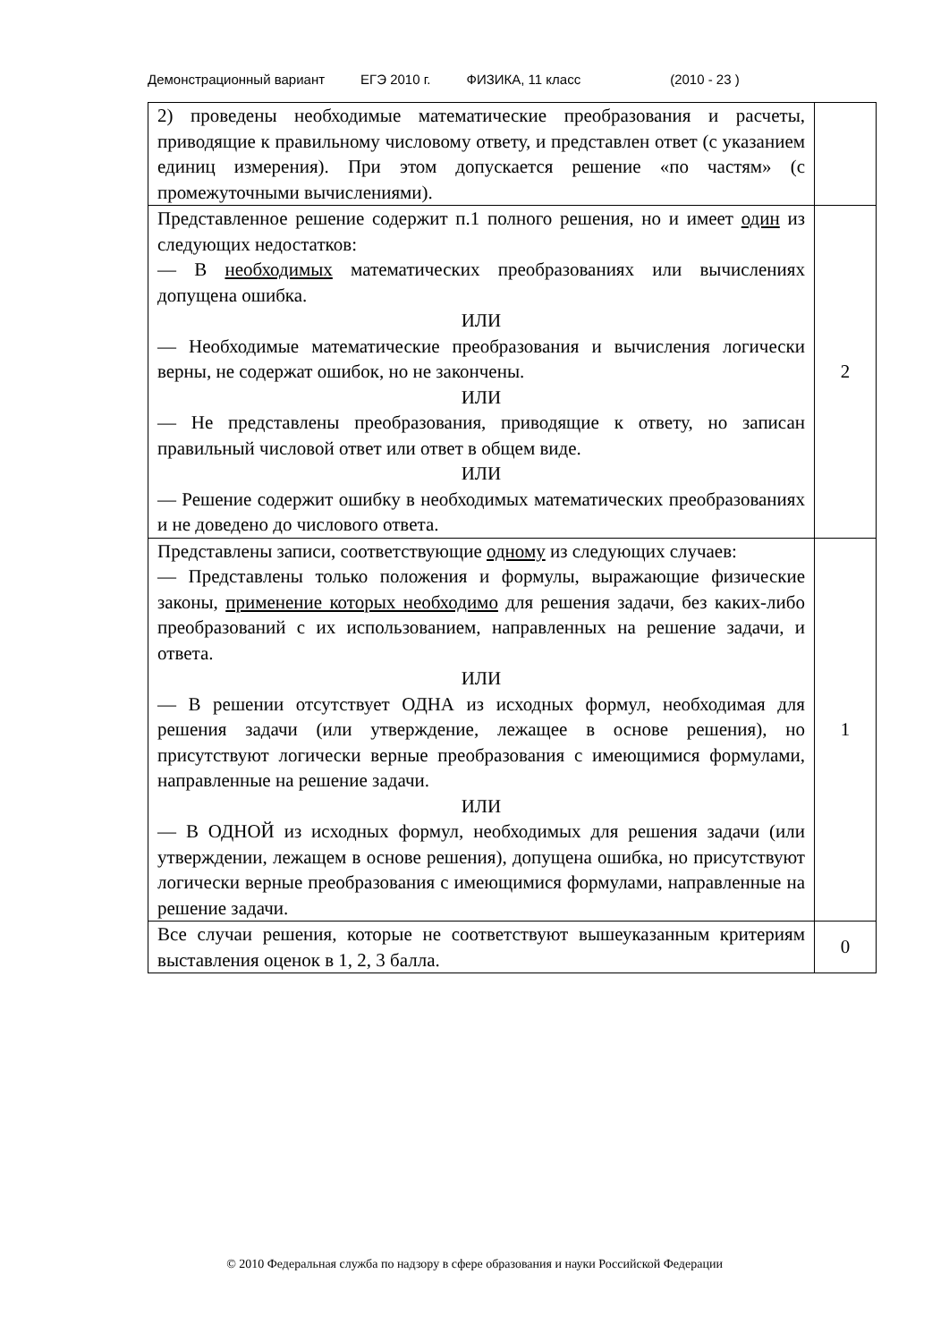Демонстрационный вариант ЕГЭ 2010 г. ФИЗИКА, 11 класс (2010 - 23 )
| 2) проведены необходимые математические преобразования и расчеты, приводящие к правильному числовому ответу, и представлен ответ (с указанием единиц измерения). При этом допускается решение «по частям» (с промежуточными вычислениями). | |
| Представленное решение содержит п.1 полного решения, но и имеет один из следующих недостатков: — В необходимых математических преобразованиях или вычислениях допущена ошибка. ИЛИ — Необходимые математические преобразования и вычисления логически верны, не содержат ошибок, но не закончены. ИЛИ — Не представлены преобразования, приводящие к ответу, но записан правильный числовой ответ или ответ в общем виде. ИЛИ — Решение содержит ошибку в необходимых математических преобразованиях и не доведено до числового ответа. | 2 |
| Представлены записи, соответствующие одному из следующих случаев: — Представлены только положения и формулы, выражающие физические законы, применение которых необходимо для решения задачи, без каких-либо преобразований с их использованием, направленных на решение задачи, и ответа. ИЛИ — В решении отсутствует ОДНА из исходных формул, необходимая для решения задачи (или утверждение, лежащее в основе решения), но присутствуют логически верные преобразования с имеющимися формулами, направленные на решение задачи. ИЛИ — В ОДНОЙ из исходных формул, необходимых для решения задачи (или утверждении, лежащем в основе решения), допущена ошибка, но присутствуют логически верные преобразования с имеющимися формулами, направленные на решение задачи. | 1 |
| Все случаи решения, которые не соответствуют вышеуказанным критериям выставления оценок в 1, 2, 3 балла. | 0 |
© 2010 Федеральная служба по надзору в сфере образования и науки Российской Федерации